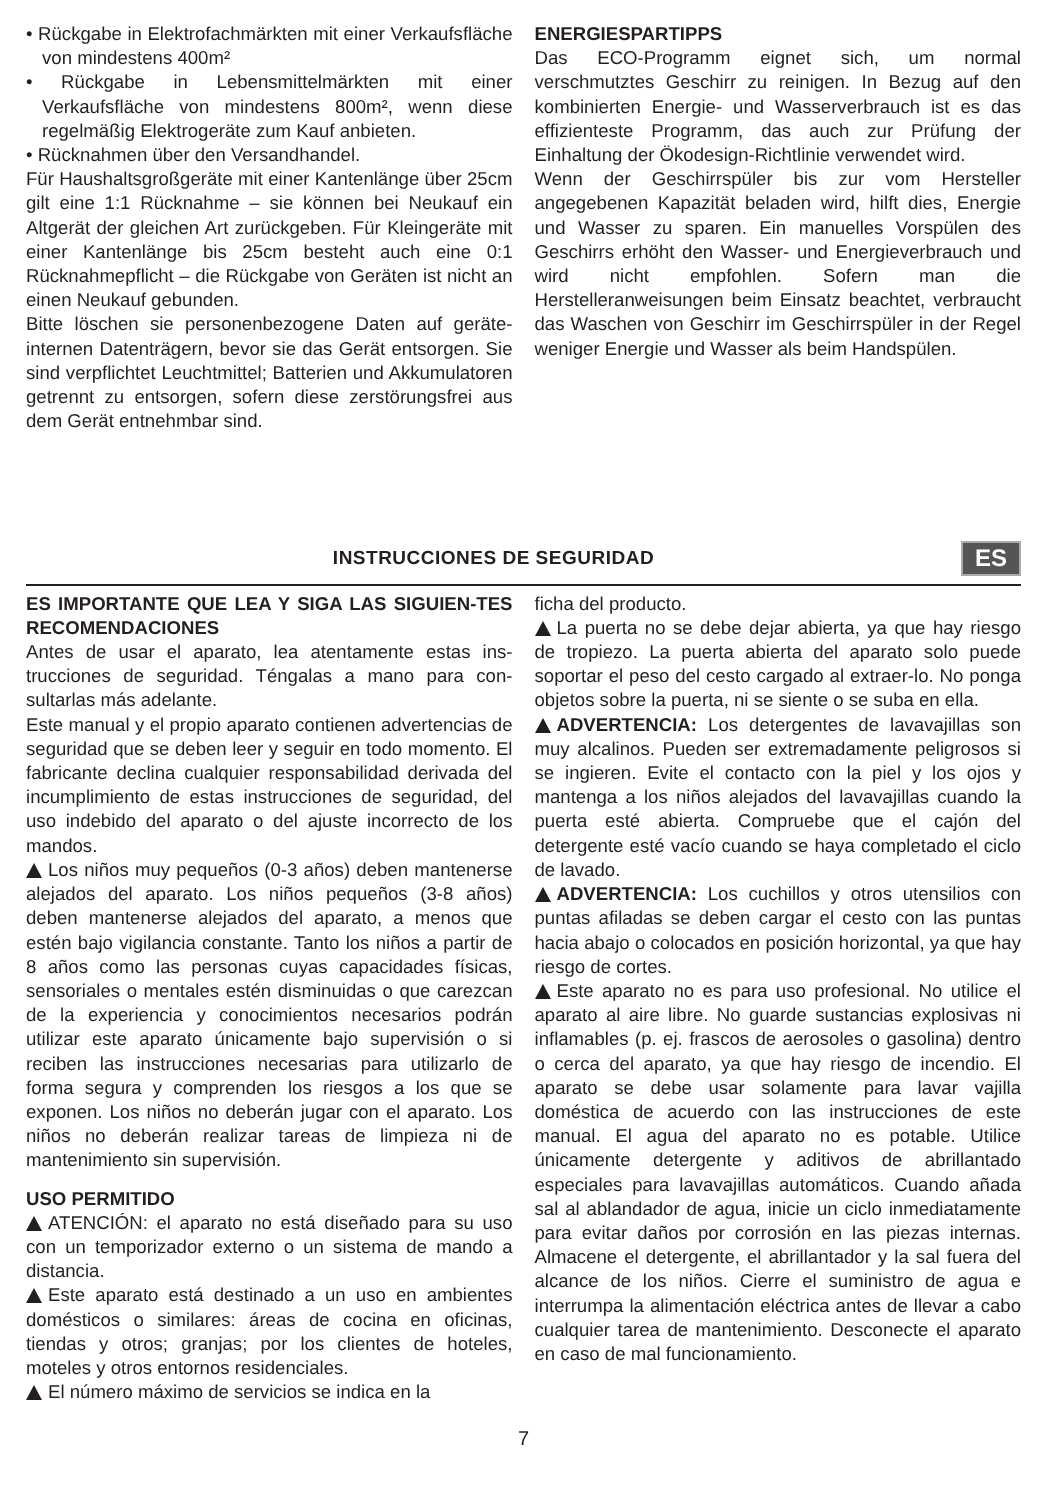• Rückgabe in Elektrofachmärkten mit einer Verkaufsfläche von mindestens 400m²
• Rückgabe in Lebensmittelmärkten mit einer Verkaufsfläche von mindestens 800m², wenn diese regelmäßig Elektrogeräte zum Kauf anbieten.
• Rücknahmen über den Versandhandel.
Für Haushaltsgroßgeräte mit einer Kantenlänge über 25cm gilt eine 1:1 Rücknahme – sie können bei Neukauf ein Altgerät der gleichen Art zurückgeben. Für Kleingeräte mit einer Kantenlänge bis 25cm besteht auch eine 0:1 Rücknahmepflicht – die Rückgabe von Geräten ist nicht an einen Neukauf gebunden.
Bitte löschen sie personenbezogene Daten auf geräte-internen Datenträgern, bevor sie das Gerät entsorgen. Sie sind verpflichtet Leuchtmittel; Batterien und Akkumulatoren getrennt zu entsorgen, sofern diese zerstörungsfrei aus dem Gerät entnehmbar sind.
ENERGIESPARTIPPS
Das ECO-Programm eignet sich, um normal verschmutztes Geschirr zu reinigen. In Bezug auf den kombinierten Energie- und Wasserverbrauch ist es das effizienteste Programm, das auch zur Prüfung der Einhaltung der Ökodesign-Richtlinie verwendet wird.
Wenn der Geschirrspüler bis zur vom Hersteller angegebenen Kapazität beladen wird, hilft dies, Energie und Wasser zu sparen. Ein manuelles Vorspülen des Geschirrs erhöht den Wasser- und Energieverbrauch und wird nicht empfohlen. Sofern man die Herstelleranweisungen beim Einsatz beachtet, verbraucht das Waschen von Geschirr im Geschirrspüler in der Regel weniger Energie und Wasser als beim Handspülen.
INSTRUCCIONES DE SEGURIDAD
ES
ES IMPORTANTE QUE LEA Y SIGA LAS SIGUIEN-TES RECOMENDACIONES
Antes de usar el aparato, lea atentamente estas ins-trucciones de seguridad. Téngalas a mano para con-sultarlas más adelante.
Este manual y el propio aparato contienen advertencias de seguridad que se deben leer y seguir en todo momento. El fabricante declina cualquier responsabilidad derivada del incumplimiento de estas instrucciones de seguridad, del uso indebido del aparato o del ajuste incorrecto de los mandos.
Los niños muy pequeños (0-3 años) deben mantenerse alejados del aparato. Los niños pequeños (3-8 años) deben mantenerse alejados del aparato, a menos que estén bajo vigilancia constante. Tanto los niños a partir de 8 años como las personas cuyas capacidades físicas, sensoriales o mentales estén disminuidas o que carezcan de la experiencia y conocimientos necesarios podrán utilizar este aparato únicamente bajo supervisión o si reciben las instrucciones necesarias para utilizarlo de forma segura y comprenden los riesgos a los que se exponen. Los niños no deberán jugar con el aparato. Los niños no deberán realizar tareas de limpieza ni de mantenimiento sin supervisión.
USO PERMITIDO
ATENCIÓN: el aparato no está diseñado para su uso con un temporizador externo o un sistema de mando a distancia.
Este aparato está destinado a un uso en ambientes domésticos o similares: áreas de cocina en oficinas, tiendas y otros; granjas; por los clientes de hoteles, moteles y otros entornos residenciales.
El número máximo de servicios se indica en la
ficha del producto.
La puerta no se debe dejar abierta, ya que hay riesgo de tropiezo. La puerta abierta del aparato solo puede soportar el peso del cesto cargado al extraer-lo. No ponga objetos sobre la puerta, ni se siente o se suba en ella.
ADVERTENCIA: Los detergentes de lavavajillas son muy alcalinos. Pueden ser extremadamente peligrosos si se ingieren. Evite el contacto con la piel y los ojos y mantenga a los niños alejados del lavavajillas cuando la puerta esté abierta. Compruebe que el cajón del detergente esté vacío cuando se haya completado el ciclo de lavado.
ADVERTENCIA: Los cuchillos y otros utensilios con puntas afiladas se deben cargar el cesto con las puntas hacia abajo o colocados en posición horizontal, ya que hay riesgo de cortes.
Este aparato no es para uso profesional. No utilice el aparato al aire libre. No guarde sustancias explosivas ni inflamables (p. ej. frascos de aerosoles o gasolina) dentro o cerca del aparato, ya que hay riesgo de incendio. El aparato se debe usar solamente para lavar vajilla doméstica de acuerdo con las instrucciones de este manual. El agua del aparato no es potable. Utilice únicamente detergente y aditivos de abrillantado especiales para lavavajillas automáticos. Cuando añada sal al ablandador de agua, inicie un ciclo inmediatamente para evitar daños por corrosión en las piezas internas. Almacene el detergente, el abrillantador y la sal fuera del alcance de los niños. Cierre el suministro de agua e interrumpa la alimentación eléctrica antes de llevar a cabo cualquier tarea de mantenimiento. Desconecte el aparato en caso de mal funcionamiento.
7